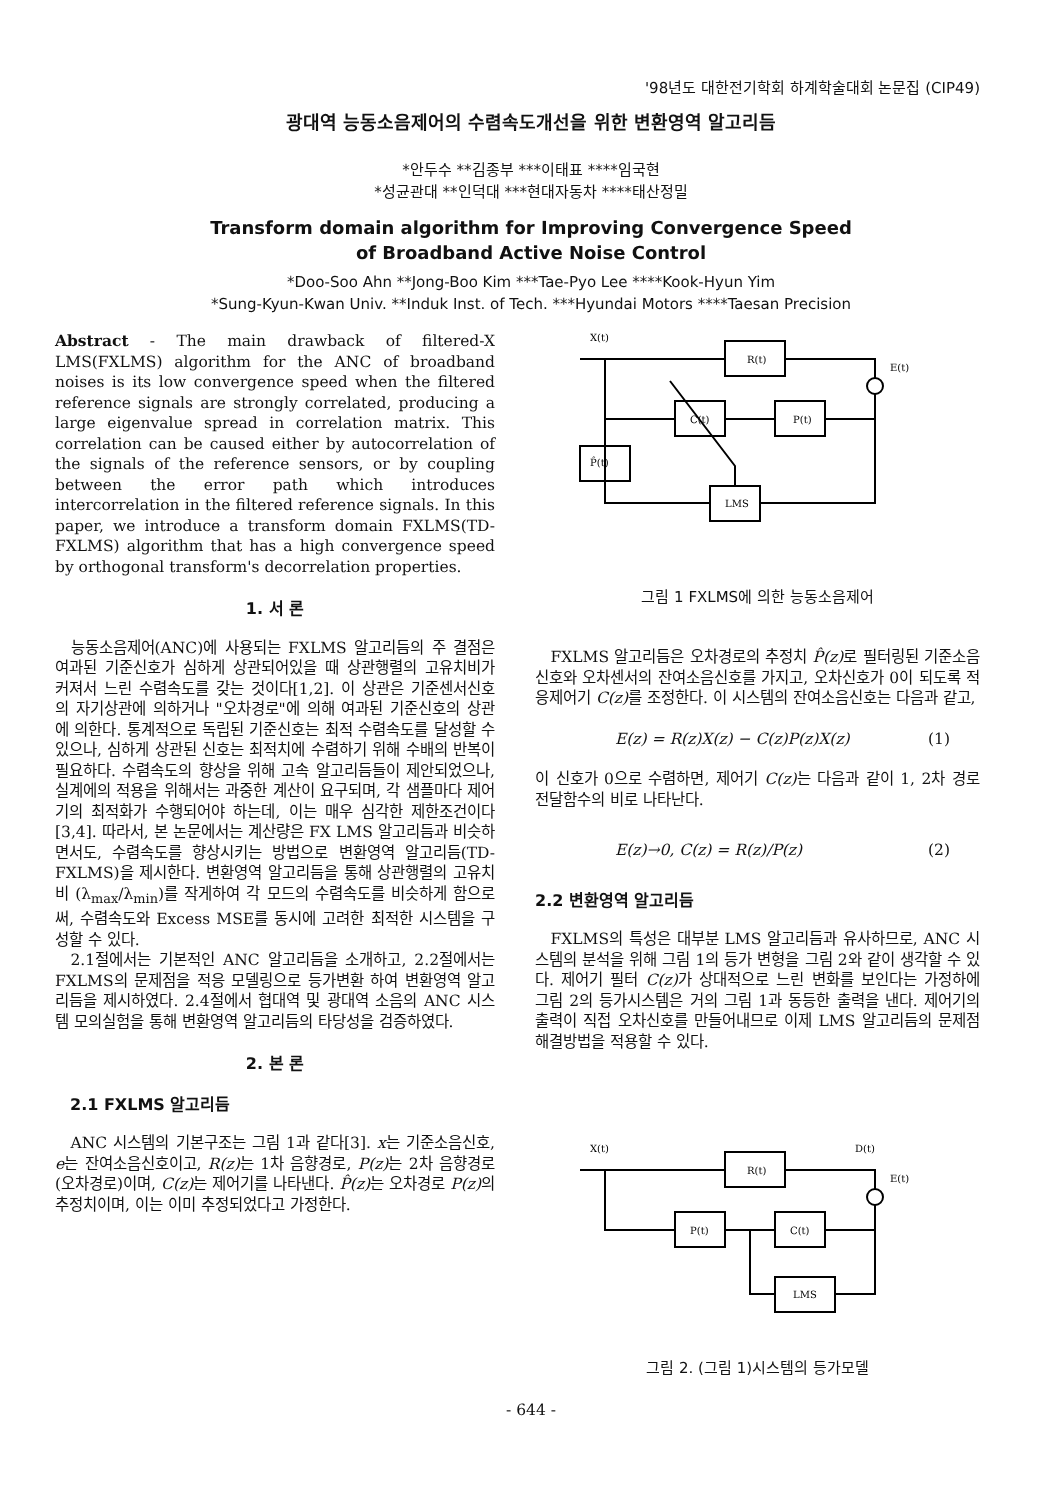'98년도 대한전기학회 하계학술대회 논문집 (CIP49)
광대역 능동소음제어의 수렴속도개선을 위한 변환영역 알고리듬
*안두수 **김종부 ***이태표 ****임국현
*성균관대 **인덕대 ***현대자동차 ****태산정밀
Transform domain algorithm for Improving Convergence Speed
of Broadband Active Noise Control
*Doo-Soo Ahn **Jong-Boo Kim ***Tae-Pyo Lee ****Kook-Hyun Yim
*Sung-Kyun-Kwan Univ. **Induk Inst. of Tech. ***Hyundai Motors ****Taesan Precision
Abstract - The main drawback of filtered-X LMS(FXLMS) algorithm for the ANC of broadband noises is its low convergence speed when the filtered reference signals are strongly correlated, producing a large eigenvalue spread in correlation matrix. This correlation can be caused either by autocorrelation of the signals of the reference sensors, or by coupling between the error path which introduces intercorrelation in the filtered reference signals. In this paper, we introduce a transform domain FXLMS(TD-FXLMS) algorithm that has a high convergence speed by orthogonal transform's decorrelation properties.
1. 서 론
능동소음제어(ANC)에 사용되는 FXLMS 알고리듬의 주 결점은 여과된 기준신호가 심하게 상관되어있을 때 상관행렬의 고유치비가 커져서 느린 수렴속도를 갖는 것이다[1,2]. 이 상관은 기준센서신호의 자기상관에 의하거나 "오차경로"에 의해 여과된 기준신호의 상관에 의한다. 통계적으로 독립된 기준신호는 최적 수렴속도를 달성할 수 있으나, 심하게 상관된 신호는 최적치에 수렴하기 위해 수배의 반복이 필요하다. 수렴속도의 향상을 위해 고속 알고리듬들이 제안되었으나, 실계에의 적용을 위해서는 과중한 계산이 요구되며, 각 샘플마다 제어기의 최적화가 수행되어야 하는데, 이는 매우 심각한 제한조건이다[3,4]. 따라서, 본 논문에서는 계산량은 FX LMS 알고리듬과 비슷하면서도, 수렴속도를 향상시키는 방법으로 변환영역 알고리듬(TD-FXLMS)을 제시한다. 변환영역 알고리듬을 통해 상관행렬의 고유치비 (λ<sub>max</sub>/λ<sub>min</sub>)를 작게하여 각 모드의 수렴속도를 비슷하게 함으로써, 수렴속도와 Excess MSE를 동시에 고려한 최적한 시스템을 구성할 수 있다.
2.1절에서는 기본적인 ANC 알고리듬을 소개하고, 2.2절에서는 FXLMS의 문제점을 적응 모델링으로 등가변환 하여 변환영역 알고리듬을 제시하였다. 2.4절에서 협대역 및 광대역 소음의 ANC 시스템 모의실험을 통해 변환영역 알고리듬의 타당성을 검증하였다.
2. 본 론
2.1 FXLMS 알고리듬
ANC 시스템의 기본구조는 그림 1과 같다[3]. x는 기준소음신호, e는 잔여소음신호이고, R(z) 는 1차 음향경로, P(z) 는 2차 음향경로(오차경로)이며, C(z) 는 제어기를 나타낸다. P̂(z) 는 오차경로 P(z) 의 추정치이며, 이는 이미 추정되었다고 가정한다.
X(t)
R(t)
P(t)
C(t)
P̂(t)
LMS
E(t)
그림 1 FXLMS에 의한 능동소음제어
FXLMS 알고리듬은 오차경로의 추정치 P̂(z) 로 필터링된 기준소음신호와 오차센서의 잔여소음신호를 가지고, 오차신호가 0이 되도록 적응제어기 C(z) 를 조정한다. 이 시스템의 잔여소음신호는 다음과 같고,
E(z) = R(z)X(z) − C(z)P(z)X(z) (1)
이 신호가 0으로 수렴하면, 제어기 C(z) 는 다음과 같이 1, 2차 경로 전달함수의 비로 나타난다.
E(z)→0, C(z) = R(z)/P(z) (2)
2.2 변환영역 알고리듬
FXLMS의 특성은 대부분 LMS 알고리듬과 유사하므로, ANC 시스템의 분석을 위해 그림 1의 등가 변형을 그림 2와 같이 생각할 수 있다. 제어기 필터 C(z) 가 상대적으로 느린 변화를 보인다는 가정하에 그림 2의 등가시스템은 거의 그림 1과 동등한 출력을 낸다. 제어기의 출력이 직접 오차신호를 만들어내므로 이제 LMS 알고리듬의 문제점 해결방법을 적용할 수 있다.
X(t)
D(t)
R(t)
P(t)
C(t)
LMS
E(t)
그림 2. (그림 1)시스템의 등가모델
- 644 -